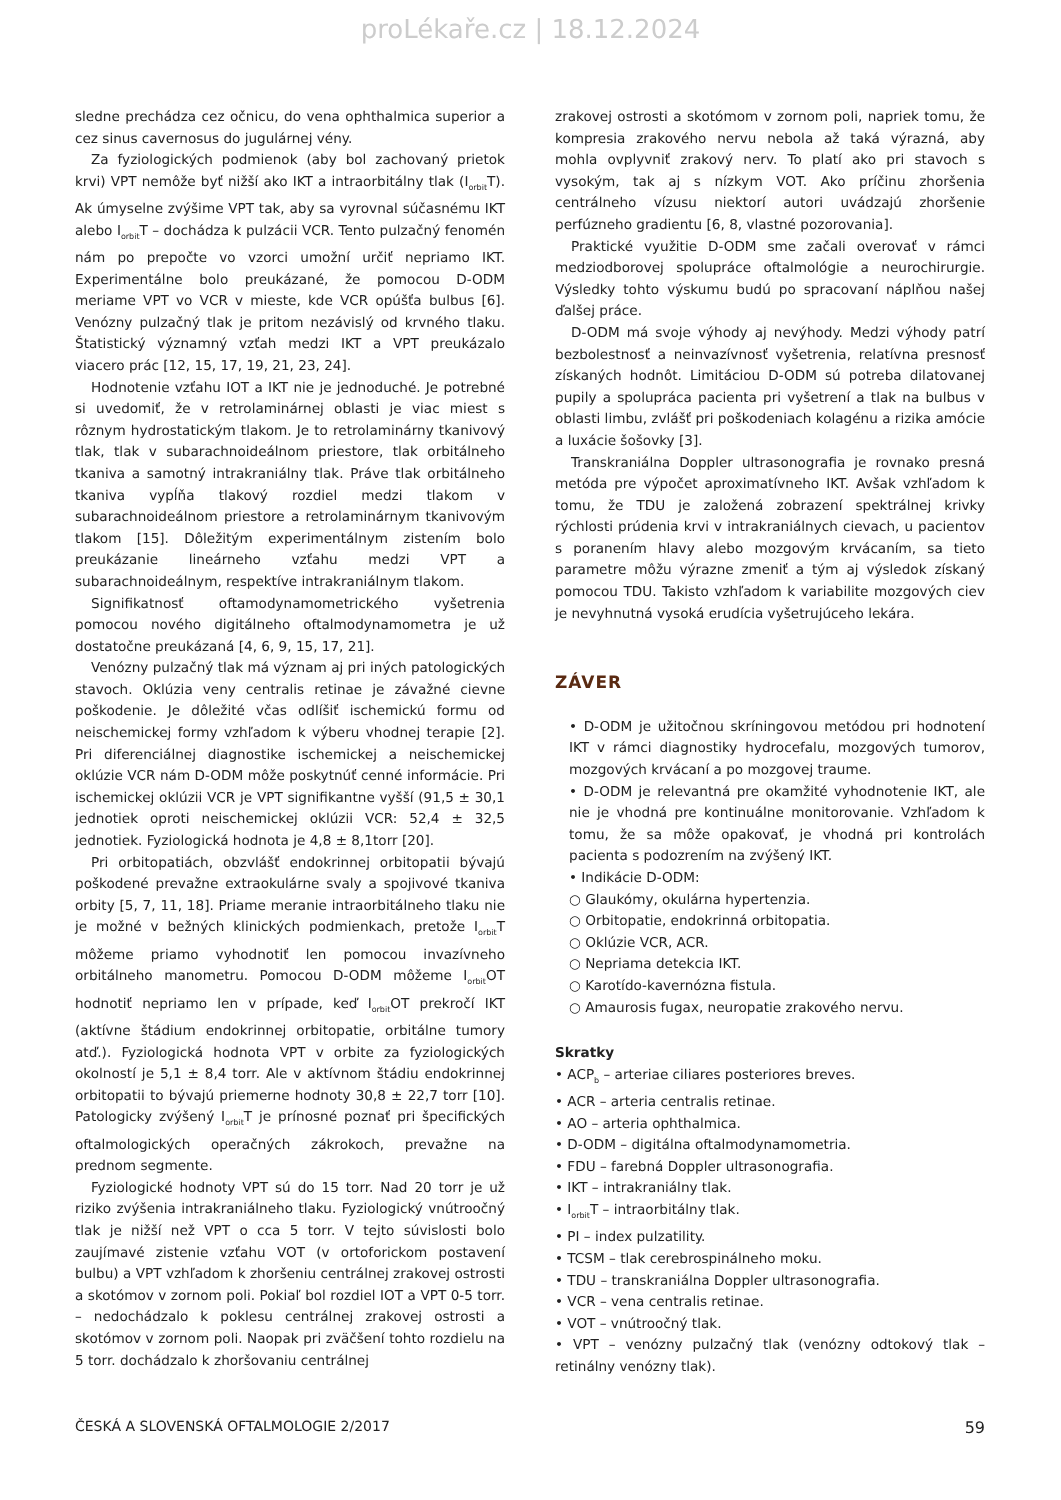proLékaře.cz | 18.12.2024
sledne prechádza cez očnicu, do vena ophthalmica superior a cez sinus cavernosus do jugulárnej vény.
Za fyziologických podmienok (aby bol zachovaný prietok krvi) VPT nemôže byť nižší ako IKT a intraorbitálny tlak (I<sub>orbit</sub>T). Ak úmyselne zvýšime VPT tak, aby sa vyrovnal súčasnému IKT alebo I<sub>orbit</sub>T – dochádza k pulzácii VCR. Tento pulzačný fenomén nám po prepočte vo vzorci umožní určiť nepriamo IKT. Experimentálne bolo preukázané, že pomocou D-ODM meriame VPT vo VCR v mieste, kde VCR opúšťa bulbus [6]. Venózny pulzačný tlak je pritom nezávislý od krvného tlaku. Štatistický významný vzťah medzi IKT a VPT preukázalo viacero prác [12, 15, 17, 19, 21, 23, 24].
Hodnotenie vzťahu IOT a IKT nie je jednoduché. Je potrebné si uvedomiť, že v retrolaminárnej oblasti je viac miest s rôznym hydrostatickým tlakom. Je to retrolaminárny tkanivový tlak, tlak v subarachnoideálnom priestore, tlak orbitálneho tkaniva a samotný intrakraniálny tlak. Práve tlak orbitálneho tkaniva vypĺňa tlakový rozdiel medzi tlakom v subarachnoideálnom priestore a retrolaminárnym tkanivovým tlakom [15]. Dôležitým experimentálnym zistením bolo preukázanie lineárneho vzťahu medzi VPT a subarachnoideálnym, respektíve intrakraniálnym tlakom.
Signifikatnosť oftamodynamometrického vyšetrenia pomocou nového digitálneho oftalmodynamometra je už dostatočne preukázaná [4, 6, 9, 15, 17, 21].
Venózny pulzačný tlak má význam aj pri iných patologických stavoch. Oklúzia veny centralis retinae je závažné cievne poškodenie. Je dôležité včas odlíšiť ischemickú formu od neischemickej formy vzhľadom k výberu vhodnej terapie [2]. Pri diferenciálnej diagnostike ischemickej a neischemickej oklúzie VCR nám D-ODM môže poskytnúť cenné informácie. Pri ischemickej oklúzii VCR je VPT signifikantne vyšší (91,5 ± 30,1 jednotiek oproti neischemickej oklúzii VCR: 52,4 ± 32,5 jednotiek. Fyziologická hodnota je 4,8 ± 8,1torr [20].
Pri orbitopatiách, obzvlášť endokrinnej orbitopatii bývajú poškodené prevažne extraokulárne svaly a spojivové tkaniva orbity [5, 7, 11, 18]. Priame meranie intraorbitálneho tlaku nie je možné v bežných klinických podmienkach, pretože I<sub>orbit</sub>T môžeme priamo vyhodnotiť len pomocou invazívneho orbitálneho manometru. Pomocou D-ODM môžeme I<sub>orbit</sub>OT hodnotiť nepriamo len v prípade, keď I<sub>orbit</sub>OT prekročí IKT (aktívne štádium endokrinnej orbitopatie, orbitálne tumory atď.). Fyziologická hodnota VPT v orbite za fyziologických okolností je 5,1 ± 8,4 torr. Ale v aktívnom štádiu endokrinnej orbitopatii to bývajú priemerne hodnoty 30,8 ± 22,7 torr [10]. Patologicky zvýšený I<sub>orbit</sub>T je prínosné poznať pri špecifických oftalmologických operačných zákrokoch, prevažne na prednom segmente.
Fyziologické hodnoty VPT sú do 15 torr. Nad 20 torr je už riziko zvýšenia intrakraniálneho tlaku. Fyziologický vnútroočný tlak je nižší než VPT o cca 5 torr. V tejto súvislosti bolo zaujímavé zistenie vzťahu VOT (v ortoforickom postavení bulbu) a VPT vzhľadom k zhoršeniu centrálnej zrakovej ostrosti a skotómov v zornom poli. Pokiaľ bol rozdiel IOT a VPT 0-5 torr. – nedochádzalo k poklesu centrálnej zrakovej ostrosti a skotómov v zornom poli. Naopak pri zväčšení tohto rozdielu na 5 torr. dochádzalo k zhoršovaniu centrálnej
zrakovej ostrosti a skotómom v zornom poli, napriek tomu, že kompresia zrakového nervu nebola až taká výrazná, aby mohla ovplyvniť zrakový nerv. To platí ako pri stavoch s vysokým, tak aj s nízkym VOT. Ako príčinu zhoršenia centrálneho vízusu niektorí autori uvádzajú zhoršenie perfúzneho gradientu [6, 8, vlastné pozorovania].
Praktické využitie D-ODM sme začali overovať v rámci medziodborovej spolupráce oftalmológie a neurochirurgie. Výsledky tohto výskumu budú po spracovaní náplňou našej ďalšej práce.
D-ODM má svoje výhody aj nevýhody. Medzi výhody patrí bezbolestnosť a neinvazívnosť vyšetrenia, relatívna presnosť získaných hodnôt. Limitáciou D-ODM sú potreba dilatovanej pupily a spolupráca pacienta pri vyšetrení a tlak na bulbus v oblasti limbu, zvlášť pri poškodeniach kolagénu a rizika amócie a luxácie šošovky [3].
Transkraniálna Doppler ultrasonografia je rovnako presná metóda pre výpočet aproximatívneho IKT. Avšak vzhľadom k tomu, že TDU je založená zobrazení spektrálnej krivky rýchlosti prúdenia krvi v intrakraniálnych cievach, u pacientov s poranením hlavy alebo mozgovým krvácaním, sa tieto parametre môžu výrazne zmeniť a tým aj výsledok získaný pomocou TDU. Takisto vzhľadom k variabilite mozgových ciev je nevyhnutná vysoká erudícia vyšetrujúceho lekára.
ZÁVER
• D-ODM je užitočnou skríningovou metódou pri hodnotení IKT v rámci diagnostiky hydrocefalu, mozgových tumorov, mozgových krvácaní a po mozgovej traume.
• D-ODM je relevantná pre okamžité vyhodnotenie IKT, ale nie je vhodná pre kontinuálne monitorovanie. Vzhľadom k tomu, že sa môže opakovať, je vhodná pri kontrolách pacienta s podozrením na zvýšený IKT.
• Indikácie D-ODM:
○ Glaukómy, okulárna hypertenzia.
○ Orbitopatie, endokrinná orbitopatia.
○ Oklúzie VCR, ACR.
○ Nepriama detekcia IKT.
○ Karotído-kavernózna fistula.
○ Amaurosis fugax, neuropatie zrakového nervu.
Skratky
• ACP<sub>b</sub> – arteriae ciliares posteriores breves.
• ACR – arteria centralis retinae.
• AO – arteria ophthalmica.
• D-ODM – digitálna oftalmodynamometria.
• FDU – farebná Doppler ultrasonografia.
• IKT – intrakraniálny tlak.
• I<sub>orbit</sub>T – intraorbitálny tlak.
• PI – index pulzatility.
• TCSM – tlak cerebrospinálneho moku.
• TDU – transkraniálna Doppler ultrasonografia.
• VCR – vena centralis retinae.
• VOT – vnútroočný tlak.
• VPT – venózny pulzačný tlak (venózny odtokový tlak – retinálny venózny tlak).
ČESKÁ A SLOVENSKÁ OFTALMOLOGIE 2/2017 59